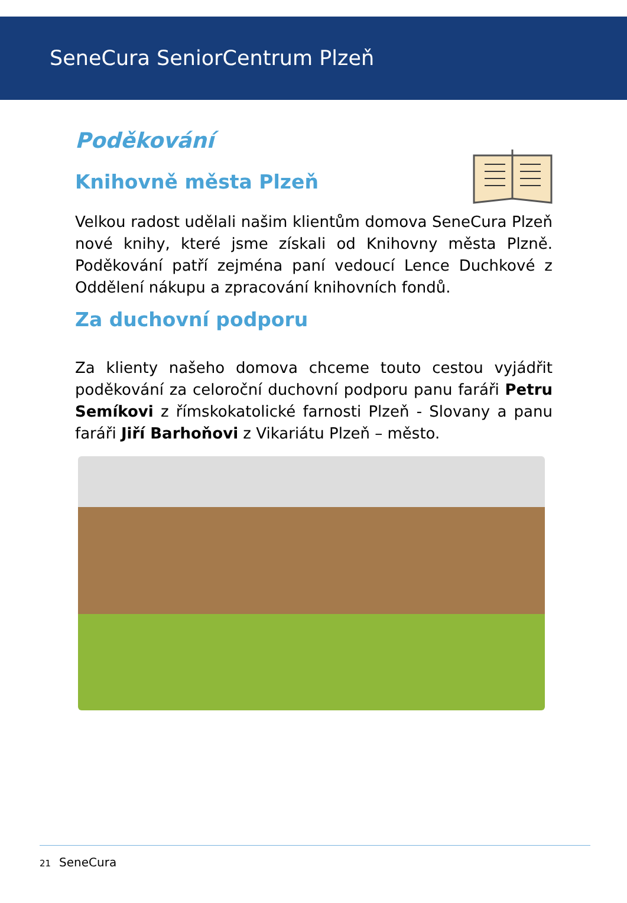SeneCura SeniorCentrum Plzeň
Poděkování
Knihovně města Plzeň
Velkou radost udělali našim klientům domova SeneCura Plzeň nové knihy, které jsme získali od Knihovny města Plzně. Poděkování patří zejména paní vedoucí Lence Duchkové z Oddělení nákupu a zpracování knihovních fondů.
Za duchovní podporu
Za klienty našeho domova chceme touto cestou vyjádřit poděkování za celoroční duchovní podporu panu faráři Petru Semíkovi z římskokatolické farnosti Plzeň - Slovany a panu faráři Jiří Barhoňovi z Vikariátu Plzeň – město.
21 SeneCura